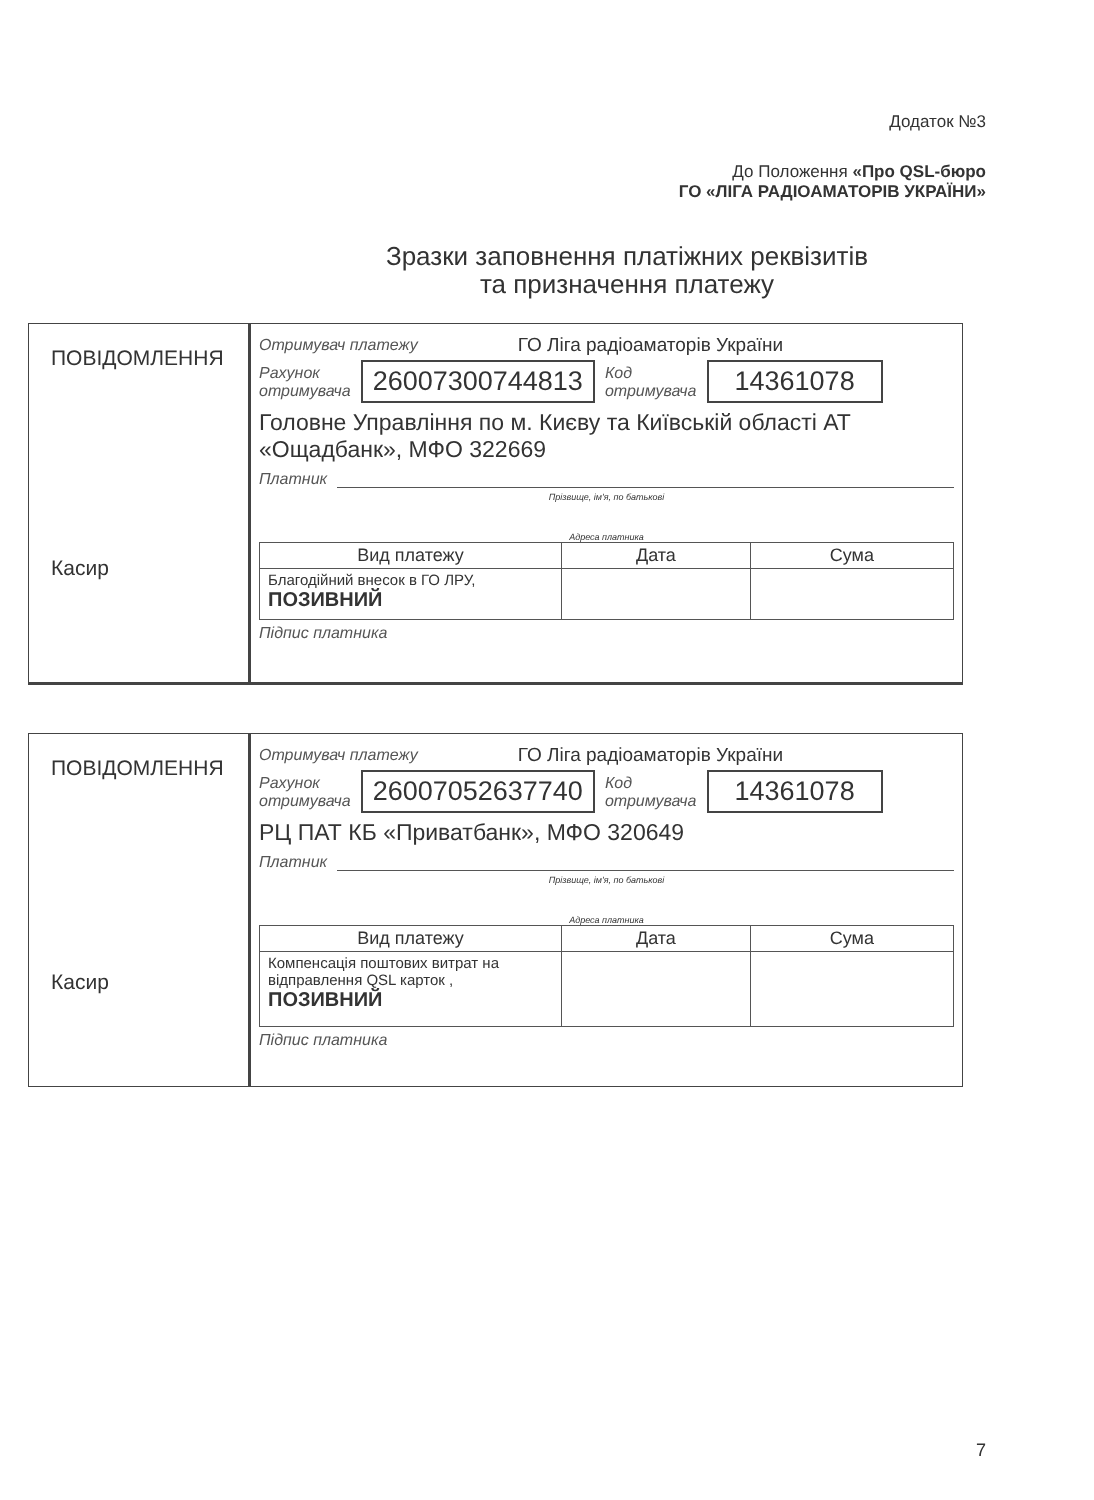Додаток №3
До Положення «Про QSL-бюро
ГО «ЛІГА РАДІОАМАТОРІВ УКРАЇНИ»
Зразки заповнення платіжних реквізитів
та призначення платежу
ПОВІДОМЛЕННЯ
Касир
Отримувач платежу ГО Ліга радіоаматорів України
Рахунок
отримувача 26007300744813 Код
отримувача 14361078
Головне Управління по м. Києву та Київській області АТ «Ощадбанк», МФО 322669
Платник
Прізвище, ім'я, по батькові
Адреса платника
| Вид платежу | Дата | Сума |
| --- | --- | --- |
| Благодійний внесок в ГО ЛРУ, ПОЗИВНИЙ | | |
Підпис платника
ПОВІДОМЛЕННЯ
Касир
Отримувач платежу ГО Ліга радіоаматорів України
Рахунок
отримувача 26007052637740 Код
отримувача 14361078
РЦ ПАТ КБ «Приватбанк», МФО 320649
Платник
Прізвище, ім'я, по батькові
Адреса платника
| Вид платежу | Дата | Сума |
| --- | --- | --- |
| Компенсація поштових витрат на відправлення QSL карток , ПОЗИВНИЙ | | |
Підпис платника
7